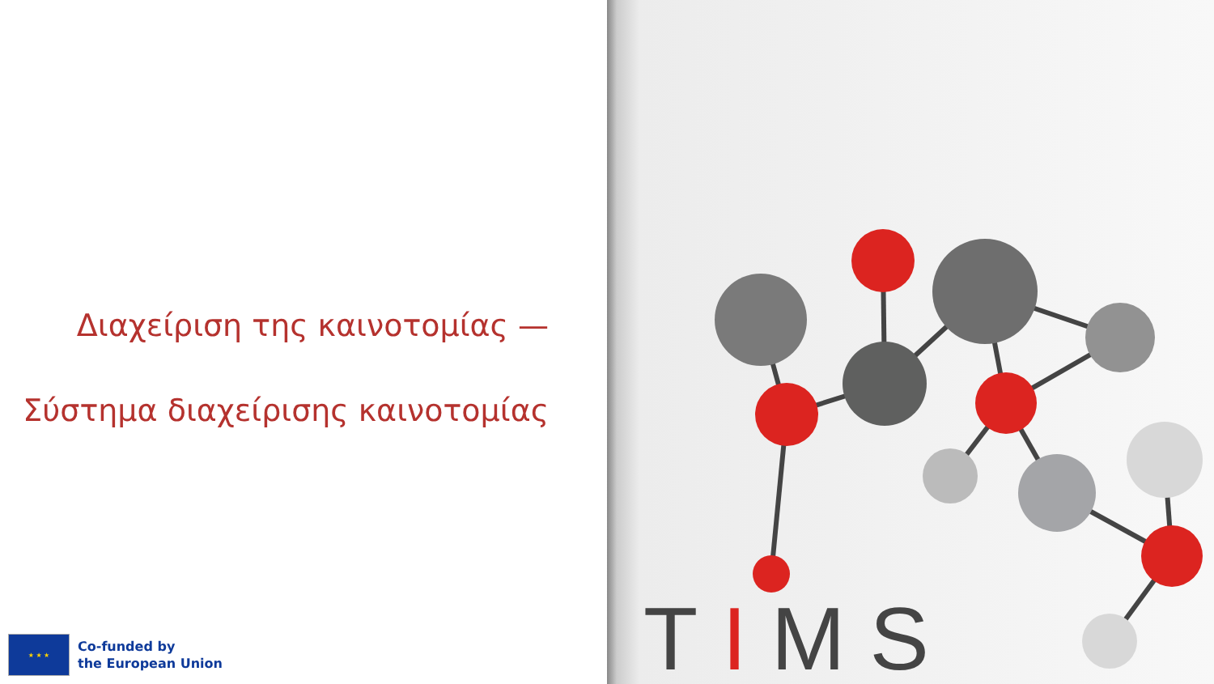Διαχείριση της καινοτομίας —
Σύστημα διαχείρισης καινοτομίας
★ ★ ★
Co-funded by
the European Union
TIMS